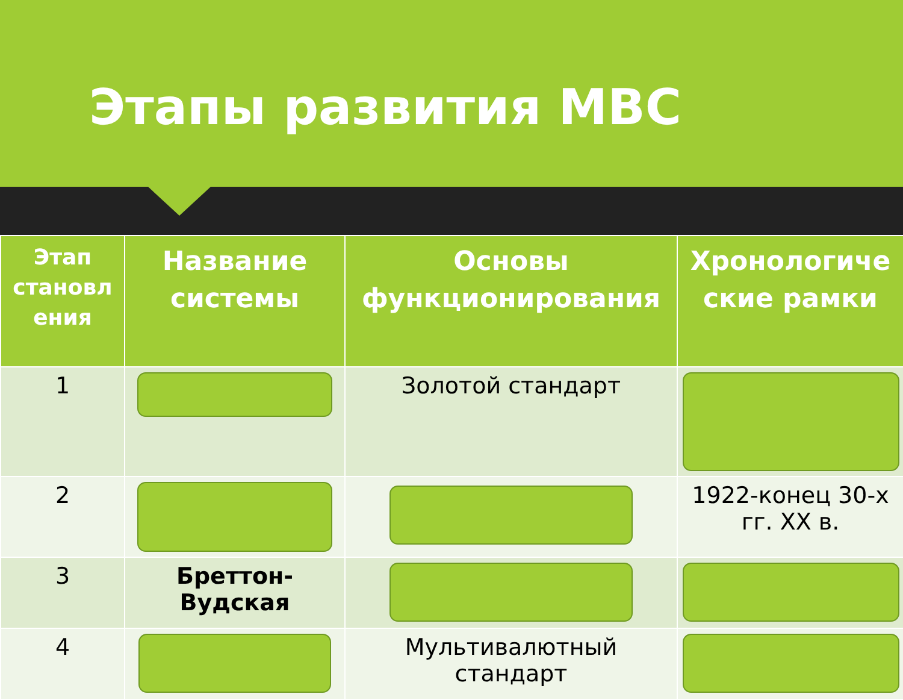Этапы развития МВС
| Этап становл ения | Название системы | Основы функционирования | Хронологиче ские рамки |
| --- | --- | --- | --- |
| 1 | | Золотой стандарт | |
| 2 | | | 1922-конец 30-х гг. XX в. |
| 3 | Бреттон-Вудская | | |
| 4 | | Мультивалютный стандарт | |